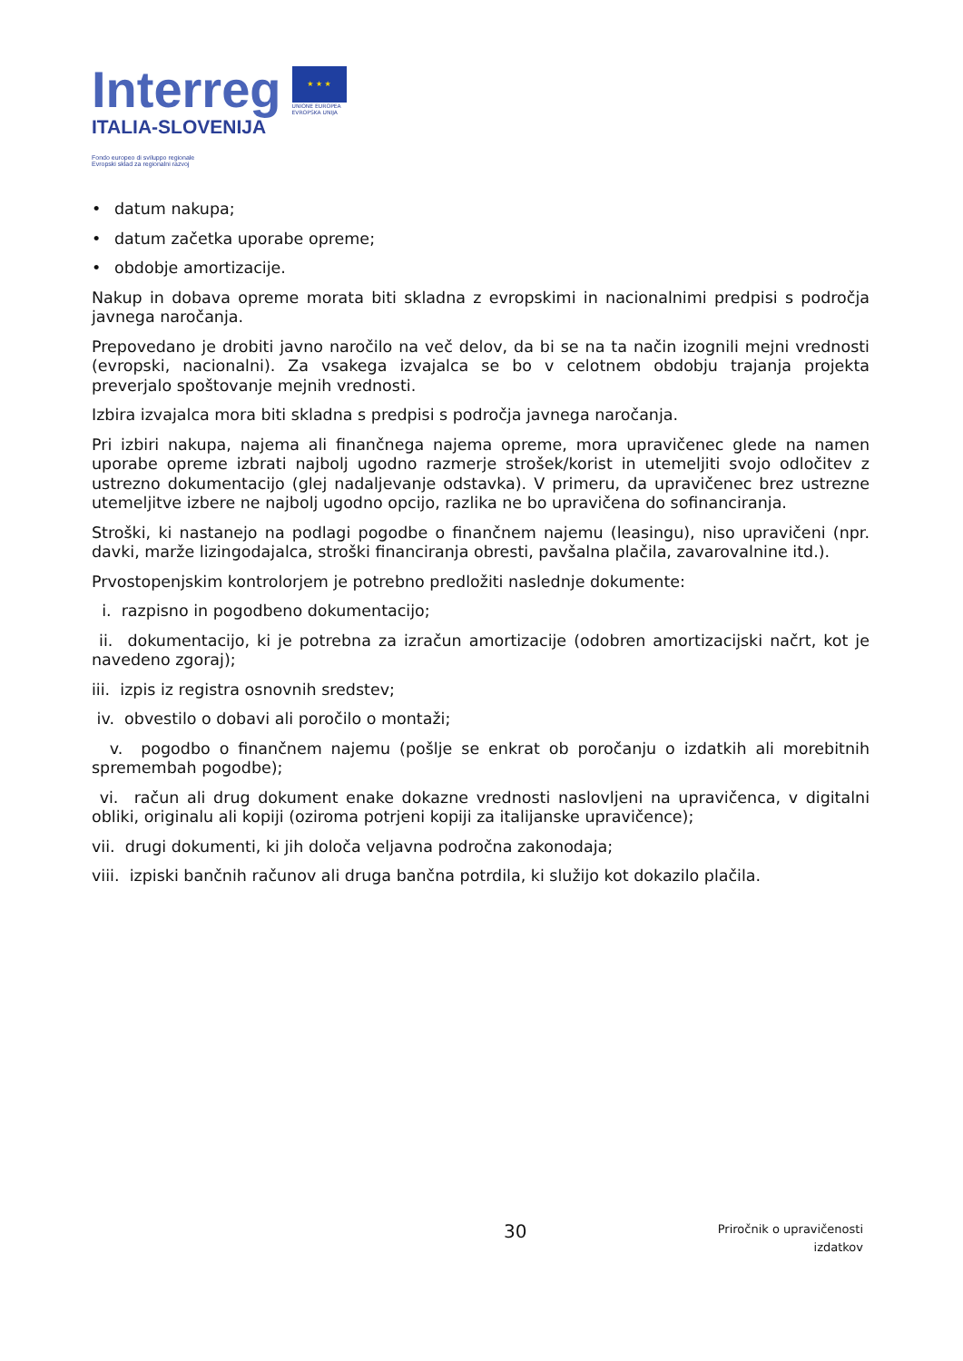Interreg
ITALIA-SLOVENIJA
Fondo europeo di sviluppo regionale
Evropski sklad za regionalni razvoj
★ ★ ★
UNIONE EUROPEA
EVROPSKA UNIJA
• datum nakupa;
• datum začetka uporabe opreme;
• obdobje amortizacije.
Nakup in dobava opreme morata biti skladna z evropskimi in nacionalnimi predpisi s področja javnega naročanja.
Prepovedano je drobiti javno naročilo na več delov, da bi se na ta način izognili mejni vrednosti (evropski, nacionalni). Za vsakega izvajalca se bo v celotnem obdobju trajanja projekta preverjalo spoštovanje mejnih vrednosti.
Izbira izvajalca mora biti skladna s predpisi s področja javnega naročanja.
Pri izbiri nakupa, najema ali finančnega najema opreme, mora upravičenec glede na namen uporabe opreme izbrati najbolj ugodno razmerje strošek/korist in utemeljiti svojo odločitev z ustrezno dokumentacijo (glej nadaljevanje odstavka). V primeru, da upravičenec brez ustrezne utemeljitve izbere ne najbolj ugodno opcijo, razlika ne bo upravičena do sofinanciranja.
Stroški, ki nastanejo na podlagi pogodbe o finančnem najemu (leasingu), niso upravičeni (npr. davki, marže lizingodajalca, stroški financiranja obresti, pavšalna plačila, zavarovalnine itd.).
Prvostopenjskim kontrolorjem je potrebno predložiti naslednje dokumente:
i. razpisno in pogodbeno dokumentacijo;
ii. dokumentacijo, ki je potrebna za izračun amortizacije (odobren amortizacijski načrt, kot je navedeno zgoraj);
iii. izpis iz registra osnovnih sredstev;
iv. obvestilo o dobavi ali poročilo o montaži;
v. pogodbo o finančnem najemu (pošlje se enkrat ob poročanju o izdatkih ali morebitnih spremembah pogodbe);
vi. račun ali drug dokument enake dokazne vrednosti naslovljeni na upravičenca, v digitalni obliki, originalu ali kopiji (oziroma potrjeni kopiji za italijanske upravičence);
vii. drugi dokumenti, ki jih določa veljavna področna zakonodaja;
viii. izpiski bančnih računov ali druga bančna potrdila, ki služijo kot dokazilo plačila.
30
Priročnik o upravičenosti
izdatkov